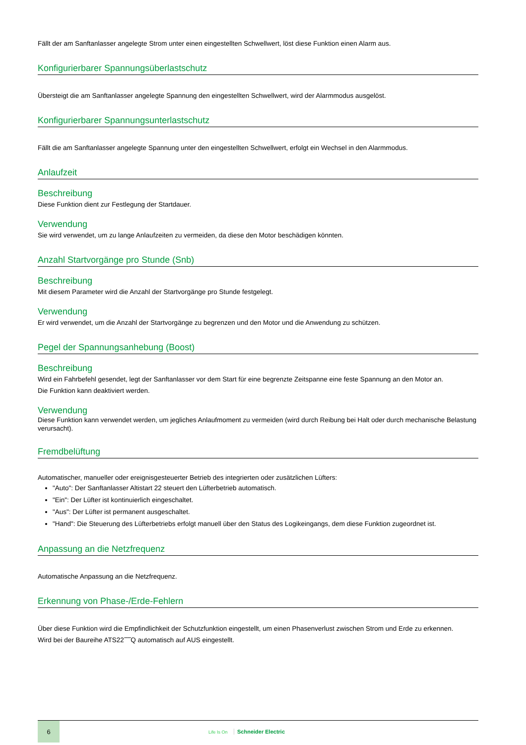Fällt der am Sanftanlasser angelegte Strom unter einen eingestellten Schwellwert, löst diese Funktion einen Alarm aus.
Konfigurierbarer Spannungsüberlastschutz
Übersteigt die am Sanftanlasser angelegte Spannung den eingestellten Schwellwert, wird der Alarmmodus ausgelöst.
Konfigurierbarer Spannungsunterlastschutz
Fällt die am Sanftanlasser angelegte Spannung unter den eingestellten Schwellwert, erfolgt ein Wechsel in den Alarmmodus.
Anlaufzeit
Beschreibung
Diese Funktion dient zur Festlegung der Startdauer.
Verwendung
Sie wird verwendet, um zu lange Anlaufzeiten zu vermeiden, da diese den Motor beschädigen könnten.
Anzahl Startvorgänge pro Stunde (Snb)
Beschreibung
Mit diesem Parameter wird die Anzahl der Startvorgänge pro Stunde festgelegt.
Verwendung
Er wird verwendet, um die Anzahl der Startvorgänge zu begrenzen und den Motor und die Anwendung zu schützen.
Pegel der Spannungsanhebung (Boost)
Beschreibung
Wird ein Fahrbefehl gesendet, legt der Sanftanlasser vor dem Start für eine begrenzte Zeitspanne eine feste Spannung an den Motor an.
Die Funktion kann deaktiviert werden.
Verwendung
Diese Funktion kann verwendet werden, um jegliches Anlaufmoment zu vermeiden (wird durch Reibung bei Halt oder durch mechanische Belastung verursacht).
Fremdbelüftung
Automatischer, manueller oder ereignisgesteuerter Betrieb des integrierten oder zusätzlichen Lüfters:
"Auto": Der Sanftanlasser Altistart 22 steuert den Lüfterbetrieb automatisch.
"Ein": Der Lüfter ist kontinuierlich eingeschaltet.
"Aus": Der Lüfter ist permanent ausgeschaltet.
"Hand": Die Steuerung des Lüfterbetriebs erfolgt manuell über den Status des Logikeingangs, dem diese Funktion zugeordnet ist.
Anpassung an die Netzfrequenz
Automatische Anpassung an die Netzfrequenz.
Erkennung von Phase-/Erde-Fehlern
Über diese Funktion wird die Empfindlichkeit der Schutzfunktion eingestellt, um einen Phasenverlust zwischen Strom und Erde zu erkennen.
Wird bei der Baureihe ATS22˝˝˝Q automatisch auf AUS eingestellt.
6
Life Is On Schneider Electric